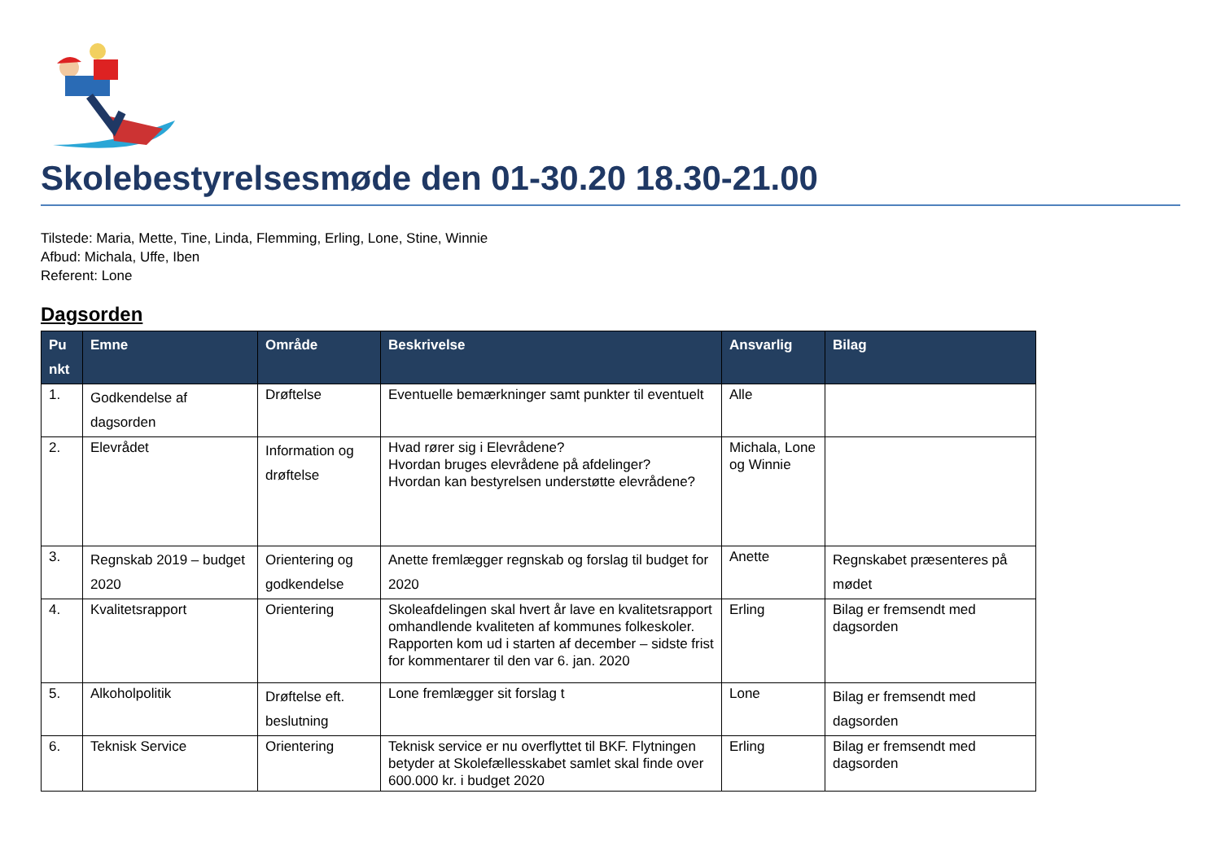Skolebestyrelsesmøde den 01-30.20 18.30-21.00
Tilstede: Maria, Mette, Tine, Linda, Flemming, Erling, Lone, Stine, Winnie
Afbud: Michala, Uffe, Iben
Referent: Lone
Dagsorden
| Pu nkt | Emne | Område | Beskrivelse | Ansvarlig | Bilag |
| --- | --- | --- | --- | --- | --- |
| 1. | Godkendelse af dagsorden | Drøftelse | Eventuelle bemærkninger samt punkter til eventuelt | Alle | |
| 2. | Elevrådet | Information og drøftelse | Hvad rører sig i Elevrådene? Hvordan bruges elevrådene på afdelinger? Hvordan kan bestyrelsen understøtte elevrådene? | Michala, Lone og Winnie | |
| 3. | Regnskab 2019 – budget 2020 | Orientering og godkendelse | Anette fremlægger regnskab og forslag til budget for 2020 | Anette | Regnskabet præsenteres på mødet |
| 4. | Kvalitetsrapport | Orientering | Skoleafdelingen skal hvert år lave en kvalitetsrapport omhandlende kvaliteten af kommunes folkeskoler. Rapporten kom ud i starten af december – sidste frist for kommentarer til den var 6. jan. 2020 | Erling | Bilag er fremsendt med dagsorden |
| 5. | Alkoholpolitik | Drøftelse eft. beslutning | Lone fremlægger sit forslag t | Lone | Bilag er fremsendt med dagsorden |
| 6. | Teknisk Service | Orientering | Teknisk service er nu overflyttet til BKF. Flytningen betyder at Skolefællesskabet samlet skal finde over 600.000 kr. i budget 2020 | Erling | Bilag er fremsendt med dagsorden |